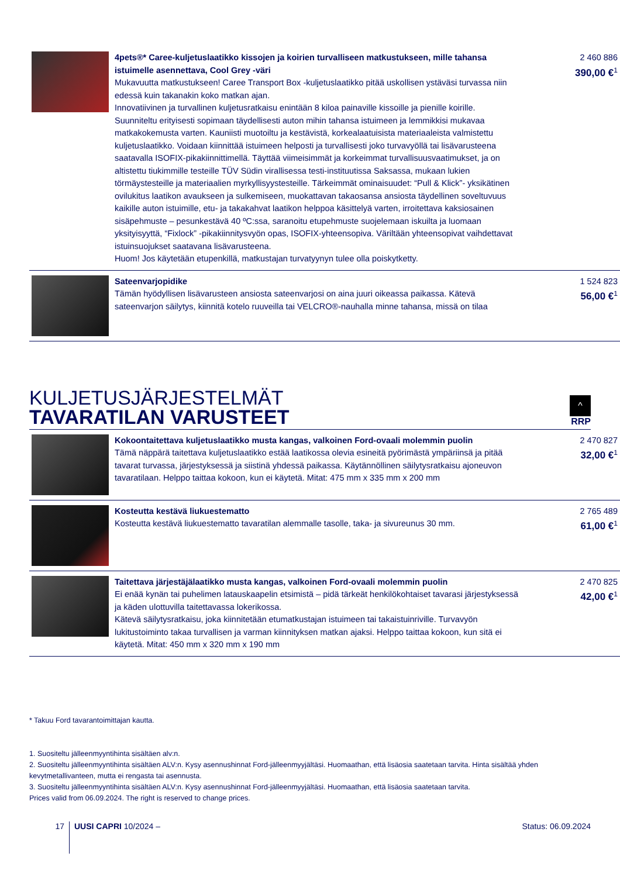| | 4pets®* Caree-kuljetuslaatikko kissojen ja koirien turvalliseen matkustukseen, mille tahansa istuimelle asennettava, Cool Grey -väri Mukavuutta matkustukseen! Caree Transport Box -kuljetuslaatikko pitää uskollisen ystäväsi turvassa niin edessä kuin takanakin koko matkan ajan. Innovatiivinen ja turvallinen kuljetusratkaisu enintään 8 kiloa painaville kissoille ja pienille koirille. Suunniteltu erityisesti sopimaan täydellisesti auton mihin tahansa istuimeen ja lemmikkisi mukavaa matkakokemusta varten. Kauniisti muotoiltu ja kestävistä, korkealaatuisista materiaaleista valmistettu kuljetuslaatikko. Voidaan kiinnittää istuimeen helposti ja turvallisesti joko turvavyöllä tai lisävarusteena saatavalla ISOFIX-pikakiinnittimellä. Täyttää viimeisimmät ja korkeimmat turvallisuusvaatimukset, ja on altistettu tiukimmille testeille TÜV Südin virallisessa testi-instituutissa Saksassa, mukaan lukien törmäystesteille ja materiaalien myrkyllisyystesteille. Tärkeimmät ominaisuudet: “Pull & Klick”- yksikätinen ovilukitus laatikon avaukseen ja sulkemiseen, muokattavan takaosansa ansiosta täydellinen soveltuvuus kaikille auton istuimille, etu- ja takakahvat laatikon helppoa käsittelyä varten, irroitettava kaksiosainen sisäpehmuste – pesunkestävä 40 ºC:ssa, saranoitu etupehmuste suojelemaan iskuilta ja luomaan yksityisyyttä, “Fixlock” -pikakiinnitysvyön opas, ISOFIX-yhteensopiva. Väriltään yhteensopivat vaihdettavat istuinsuojukset saatavana lisävarusteena. Huom! Jos käytetään etupenkillä, matkustajan turvatyynyn tulee olla poiskytketty. | 2 460 886 390,00 €<sup>1</sup> |
| | Sateenvarjopidike Tämän hyödyllisen lisävarusteen ansiosta sateenvarjosi on aina juuri oikeassa paikassa. Kätevä sateenvarjon säilytys, kiinnitä kotelo ruuveilla tai VELCRO®-nauhalla minne tahansa, missä on tilaa | 1 524 823 56,00 €<sup>1</sup> |
KULJETUSJÄRJESTELMÄT
TAVARATILAN VARUSTEET
^
RRP
| | Kokoontaitettava kuljetuslaatikko musta kangas, valkoinen Ford-ovaali molemmin puolin Tämä näppärä taitettava kuljetuslaatikko estää laatikossa olevia esineitä pyörimästä ympäriinsä ja pitää tavarat turvassa, järjestyksessä ja siistinä yhdessä paikassa. Käytännöllinen säilytysratkaisu ajoneuvon tavaratilaan. Helppo taittaa kokoon, kun ei käytetä. Mitat: 475 mm x 335 mm x 200 mm | 2 470 827 32,00 €<sup>1</sup> |
| | Kosteutta kestävä liukuestematto Kosteutta kestävä liukuestematto tavaratilan alemmalle tasolle, taka- ja sivureunus 30 mm. | 2 765 489 61,00 €<sup>1</sup> |
| | Taitettava järjestäjälaatikko musta kangas, valkoinen Ford-ovaali molemmin puolin Ei enää kynän tai puhelimen latauskaapelin etsimistä – pidä tärkeät henkilökohtaiset tavarasi järjestyksessä ja käden ulottuvilla taitettavassa lokerikossa. Kätevä säilytysratkaisu, joka kiinnitetään etumatkustajan istuimeen tai takaistuinriville. Turvavyön lukitustoiminto takaa turvallisen ja varman kiinnityksen matkan ajaksi. Helppo taittaa kokoon, kun sitä ei käytetä. Mitat: 450 mm x 320 mm x 190 mm | 2 470 825 42,00 €<sup>1</sup> |
* Takuu Ford tavarantoimittajan kautta.
1. Suositeltu jälleenmyyntihinta sisältäen alv:n.
2. Suositeltu jälleenmyyntihinta sisältäen ALV:n. Kysy asennushinnat Ford-jälleenmyyjältäsi. Huomaathan, että lisäosia saatetaan tarvita. Hinta sisältää yhden kevytmetallivanteen, mutta ei rengasta tai asennusta.
3. Suositeltu jälleenmyyntihinta sisältäen ALV:n. Kysy asennushinnat Ford-jälleenmyyjältäsi. Huomaathan, että lisäosia saatetaan tarvita.
Prices valid from 06.09.2024. The right is reserved to change prices.
17 UUSI CAPRI 10/2024 – Status: 06.09.2024